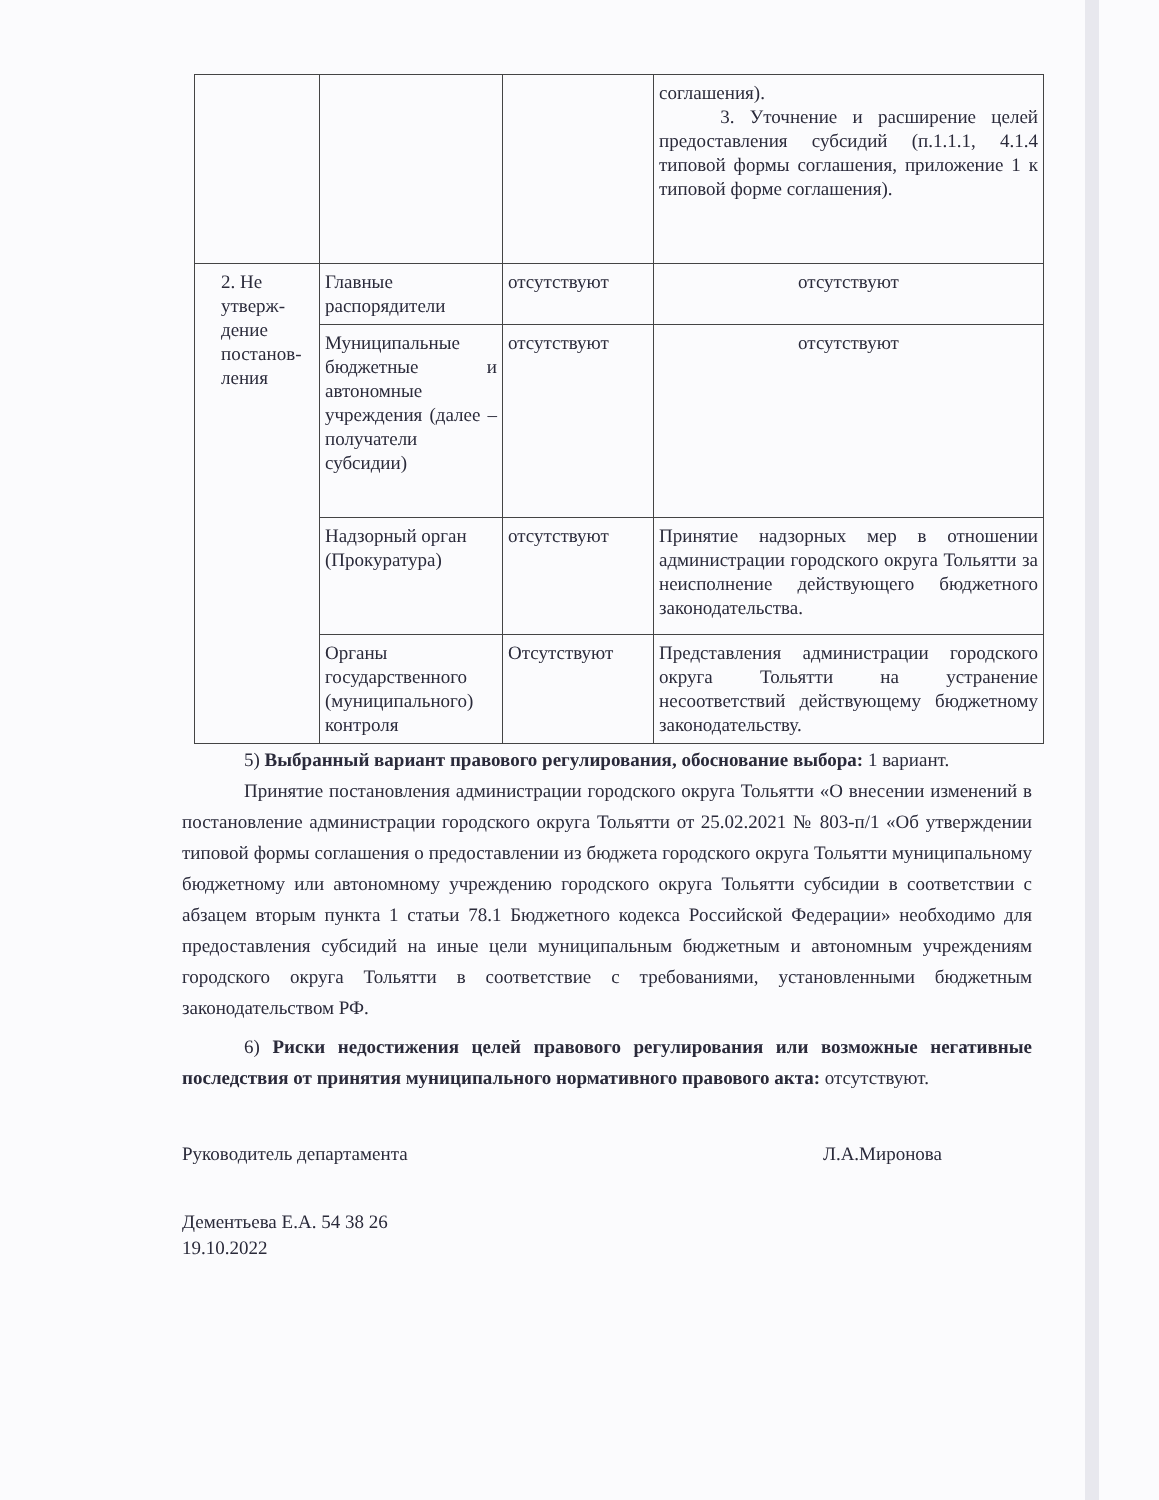| | | | соглашения). 3. Уточнение и расширение целей предоставления субсидий (п.1.1.1, 4.1.4 типовой формы соглашения, приложение 1 к типовой форме соглашения). |
| 2. Не утверж-дение постанов-ления | Главные распорядители | отсутствуют | отсутствуют |
| | Муниципальные бюджетные и автономные учреждения (далее – получатели субсидии) | отсутствуют | отсутствуют |
| | Надзорный орган (Прокуратура) | отсутствуют | Принятие надзорных мер в отношении администрации городского округа Тольятти за неисполнение действующего бюджетного законодательства. |
| | Органы государственного (муниципального) контроля | Отсутствуют | Представления администрации городского округа Тольятти на устранение несоответствий действующему бюджетному законодательству. |
5) Выбранный вариант правового регулирования, обоснование выбора: 1 вариант.
Принятие постановления администрации городского округа Тольятти «О внесении изменений в постановление администрации городского округа Тольятти от 25.02.2021 № 803-п/1 «Об утверждении типовой формы соглашения о предоставлении из бюджета городского округа Тольятти муниципальному бюджетному или автономному учреждению городского округа Тольятти субсидии в соответствии с абзацем вторым пункта 1 статьи 78.1 Бюджетного кодекса Российской Федерации» необходимо для предоставления субсидий на иные цели муниципальным бюджетным и автономным учреждениям городского округа Тольятти в соответствие с требованиями, установленными бюджетным законодательством РФ.
6) Риски недостижения целей правового регулирования или возможные негативные последствия от принятия муниципального нормативного правового акта: отсутствуют.
Руководитель департамента Л.А.Миронова
Дементьева Е.А. 54 38 26
19.10.2022